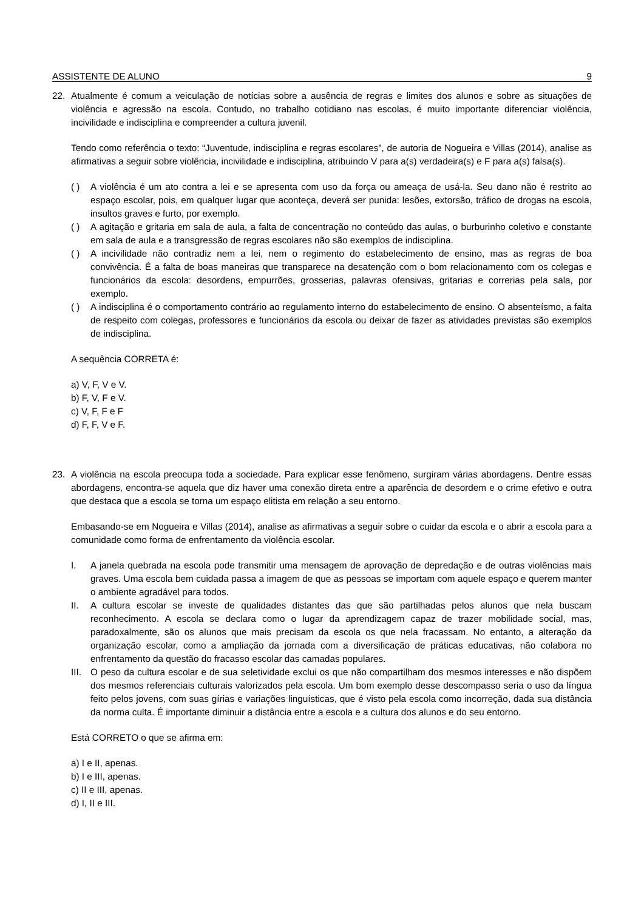ASSISTENTE DE ALUNO 9
22. Atualmente é comum a veiculação de notícias sobre a ausência de regras e limites dos alunos e sobre as situações de violência e agressão na escola. Contudo, no trabalho cotidiano nas escolas, é muito importante diferenciar violência, incivilidade e indisciplina e compreender a cultura juvenil.
Tendo como referência o texto: “Juventude, indisciplina e regras escolares”, de autoria de Nogueira e Villas (2014), analise as afirmativas a seguir sobre violência, incivilidade e indisciplina, atribuindo V para a(s) verdadeira(s) e F para a(s) falsa(s).
( ) A violência é um ato contra a lei e se apresenta com uso da força ou ameaça de usá-la. Seu dano não é restrito ao espaço escolar, pois, em qualquer lugar que aconteça, deverá ser punida: lesões, extorsão, tráfico de drogas na escola, insultos graves e furto, por exemplo.
( ) A agitação e gritaria em sala de aula, a falta de concentração no conteúdo das aulas, o burburinho coletivo e constante em sala de aula e a transgressão de regras escolares não são exemplos de indisciplina.
( ) A incivilidade não contradiz nem a lei, nem o regimento do estabelecimento de ensino, mas as regras de boa convivência. É a falta de boas maneiras que transparece na desatenção com o bom relacionamento com os colegas e funcionários da escola: desordens, empurrões, grosserias, palavras ofensivas, gritarias e correrias pela sala, por exemplo.
( ) A indisciplina é o comportamento contrário ao regulamento interno do estabelecimento de ensino. O absenteísmo, a falta de respeito com colegas, professores e funcionários da escola ou deixar de fazer as atividades previstas são exemplos de indisciplina.
A sequência CORRETA é:
a) V, F, V e V.
b) F, V, F e V.
c) V, F, F e F
d) F, F, V e F.
23. A violência na escola preocupa toda a sociedade. Para explicar esse fenômeno, surgiram várias abordagens. Dentre essas abordagens, encontra-se aquela que diz haver uma conexão direta entre a aparência de desordem e o crime efetivo e outra que destaca que a escola se torna um espaço elitista em relação a seu entorno.
Embasando-se em Nogueira e Villas (2014), analise as afirmativas a seguir sobre o cuidar da escola e o abrir a escola para a comunidade como forma de enfrentamento da violência escolar.
I. A janela quebrada na escola pode transmitir uma mensagem de aprovação de depredação e de outras violências mais graves. Uma escola bem cuidada passa a imagem de que as pessoas se importam com aquele espaço e querem manter o ambiente agradável para todos.
II. A cultura escolar se investe de qualidades distantes das que são partilhadas pelos alunos que nela buscam reconhecimento. A escola se declara como o lugar da aprendizagem capaz de trazer mobilidade social, mas, paradoxalmente, são os alunos que mais precisam da escola os que nela fracassam. No entanto, a alteração da organização escolar, como a ampliação da jornada com a diversificação de práticas educativas, não colabora no enfrentamento da questão do fracasso escolar das camadas populares.
III.
O peso da cultura escolar e de sua seletividade exclui os que não compartilham dos mesmos interesses e não dispõem dos mesmos referenciais culturais valorizados pela escola. Um bom exemplo desse descompasso seria o uso da língua feito pelos jovens, com suas gírias e variações linguísticas, que é visto pela escola como incorreção, dada sua distância da norma culta. É importante diminuir a distância entre a escola e a cultura dos alunos e do seu entorno.
Está CORRETO o que se afirma em:
a) I e II, apenas.
b) I e III, apenas.
c) II e III, apenas.
d) I, II e III.